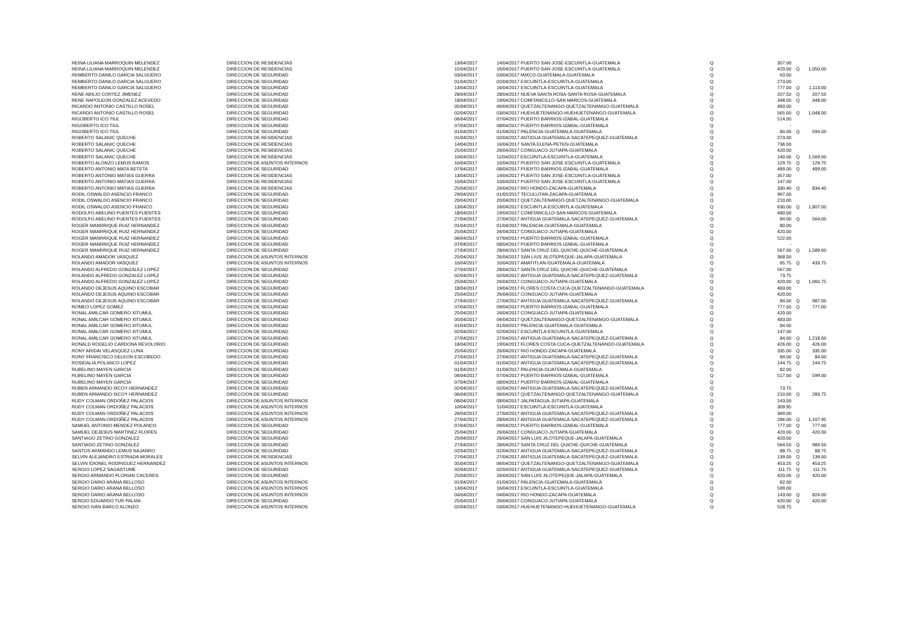| REINA LILIANA MARROQUIN MELENDEZ | DIRECCION DE RESIDENCIAS | 13/04/2017 | 14/04/2017 PUERTO SAN JOSE-ESCUINTLA-GUATEMALA | Q | 357.00 | | |
| REINA LILIANA MARROQUIN MELENDEZ | DIRECCION DE RESIDENCIAS | 15/04/2017 | 16/04/2017 PUERTO SAN JOSE-ESCUINTLA-GUATEMALA | Q | 420.00 | Q | 1,050.00 |
| REMBERTO DANILO GARCIA SALGUERO | DIRECCION DE SEGURIDAD | 03/04/2017 | 03/04/2017 MIXCO-GUATEMALA-GUATEMALA | Q | 63.00 | | |
| REMBERTO DANILO GARCIA SALGUERO | DIRECCION DE SEGURIDAD | 01/04/2017 | 02/04/2017 ESCUINTLA-ESCUINTLA-GUATEMALA | Q | 273.00 | | |
| REMBERTO DANILO GARCIA SALGUERO | DIRECCION DE SEGURIDAD | 13/04/2017 | 16/04/2017 ESCUINTLA-ESCUINTLA-GUATEMALA | Q | 777.00 | Q | 1,113.00 |
| RENE ABILIO CORTEZ JIMENEZ | DIRECCION DE SEGURIDAD | 28/04/2017 | 28/04/2017 NUEVA SANTA ROSA-SANTA ROSA-GUATEMALA | Q | 207.50 | Q | 207.50 |
| RENE NAPOLEON GONZALEZ ACEVEDO | DIRECCION DE SEGURIDAD | 18/04/2017 | 19/04/2017 COMITANCILLO-SAN MARCOS-GUATEMALA | Q | 348.00 | Q | 348.00 |
| RICARDO ANTONIO CASTILLO ROSEL | DIRECCION DE SEGURIDAD | 05/04/2017 | 06/04/2017 QUETZALTENANGO-QUETZALTENANGO-GUATEMALA | Q | 483.00 | | |
| RICARDO ANTONIO CASTILLO ROSEL | DIRECCION DE SEGURIDAD | 02/04/2017 | 03/04/2017 HUEHUETENANGO-HUEHUETENANGO-GUATEMALA | Q | 565.00 | Q | 1,048.00 |
| RIGOBERTO ICO TIUL | DIRECCION DE SEGURIDAD | 06/04/2017 | 07/04/2017 PUERTO BARRIOS-IZABAL-GUATEMALA | Q | 514.00 | | |
| RIGOBERTO ICO TIUL | DIRECCION DE SEGURIDAD | 07/04/2017 | 08/04/2017 PUERTO BARRIOS-IZABAL-GUATEMALA | Q | - | | |
| RIGOBERTO ICO TIUL | DIRECCION DE SEGURIDAD | 01/04/2017 | 01/04/2017 PALENCIA-GUATEMALA-GUATEMALA | Q | 80.00 | Q | 594.00 |
| ROBERTO SALANIC QUECHE | DIRECCION DE RESIDENCIAS | 01/04/2017 | 02/04/2017 ANTIGUA GUATEMALA-SACATEPEQUEZ-GUATEMALA | Q | 273.00 | | |
| ROBERTO SALANIC QUECHE | DIRECCION DE RESIDENCIAS | 14/04/2017 | 16/04/2017 SANTA ELENA-PETEN-GUATEMALA | Q | 736.00 | | |
| ROBERTO SALANIC QUECHE | DIRECCION DE RESIDENCIAS | 25/04/2017 | 26/04/2017 CONGUACO-JUTIAPA-GUATEMALA | Q | 420.00 | | |
| ROBERTO SALANIC QUECHE | DIRECCION DE RESIDENCIAS | 10/04/2017 | 11/04/2017 ESCUINTLA-ESCUINTLA-GUATEMALA | Q | 140.00 | Q | 1,569.00 |
| ROBERTO ALONZO LEMUS RAMOS | DIRECCION DE ASUNTOS INTERNOS | 10/04/2017 | 10/04/2017 PUERTO SAN JOSE-ESCUINTLA-GUATEMALA | Q | 129.75 | Q | 129.75 |
| ROBERTO ANTONIO MATA BETETA | DIRECCION DE SEGURIDAD | 07/04/2017 | 08/04/2017 PUERTO BARRIOS-IZABAL-GUATEMALA | Q | 489.00 | Q | 489.00 |
| ROBERTO ANTONIO MATIAS GUERRA | DIRECCION DE RESIDENCIAS | 13/04/2017 | 14/04/2017 PUERTO SAN JOSE-ESCUINTLA-GUATEMALA | Q | 357.00 | | |
| ROBERTO ANTONIO MATIAS GUERRA | DIRECCION DE RESIDENCIAS | 10/04/2017 | 10/04/2017 PUERTO SAN JOSE-ESCUINTLA-GUATEMALA | Q | 147.00 | | |
| ROBERTO ANTONIO MATIAS GUERRA | DIRECCION DE RESIDENCIAS | 25/04/2017 | 26/04/2017 RIO HONDO-ZACAPA-GUATEMALA | Q | 330.40 | Q | 834.40 |
| RODIL OSWALDO ASENCIO FRANCO | DIRECCION DE SEGURIDAD | 29/04/2017 | 01/05/2017 TECULUTAN-ZACAPA-GUATEMALA | Q | 967.00 | | |
| RODIL OSWALDO ASENCIO FRANCO | DIRECCION DE SEGURIDAD | 20/04/2017 | 20/04/2017 QUETZALTENANGO-QUETZALTENANGO-GUATEMALA | Q | 210.00 | | |
| RODIL OSWALDO ASENCIO FRANCO | DIRECCION DE SEGURIDAD | 13/04/2017 | 16/04/2017 ESCUINTLA-ESCUINTLA-GUATEMALA | Q | 630.00 | Q | 1,807.00 |
| RODOLFO ABELINO FUENTES FUENTES | DIRECCION DE SEGURIDAD | 18/04/2017 | 19/04/2017 COMITANCILLO-SAN MARCOS-GUATEMALA | Q | 480.00 | | |
| RODOLFO ABELINO FUENTES FUENTES | DIRECCION DE SEGURIDAD | 27/04/2017 | 27/04/2017 ANTIGUA GUATEMALA-SACATEPEQUEZ-GUATEMALA | Q | 84.00 | Q | 564.00 |
| ROGER MANRRIQUE RUIZ HERNANDEZ | DIRECCION DE SEGURIDAD | 01/04/2017 | 01/04/2017 PALENCIA-GUATEMALA-GUATEMALA | Q | 80.00 | | |
| ROGER MANRRIQUE RUIZ HERNANDEZ | DIRECCION DE SEGURIDAD | 25/04/2017 | 26/04/2017 CONGUACO-JUTIAPA-GUATEMALA | Q | 420.00 | | |
| ROGER MANRRIQUE RUIZ HERNANDEZ | DIRECCION DE SEGURIDAD | 06/04/2017 | 07/04/2017 PUERTO BARRIOS-IZABAL-GUATEMALA | Q | 522.00 | | |
| ROGER MANRRIQUE RUIZ HERNANDEZ | DIRECCION DE SEGURIDAD | 07/04/2017 | 08/04/2017 PUERTO BARRIOS-IZABAL-GUATEMALA | Q | - | | |
| ROGER MANRRIQUE RUIZ HERNANDEZ | DIRECCION DE SEGURIDAD | 27/04/2017 | 28/04/2017 SANTA CRUZ DEL QUICHE-QUICHE-GUATEMALA | Q | 567.00 | Q | 1,589.00 |
| ROLANDO AMADOR VASQUEZ | DIRECCION DE ASUNTOS INTERNOS | 25/04/2017 | 26/04/2017 SAN LIUS JILOTEPEQUE-JALAPA-GUATEMALA | Q | 368.00 | | |
| ROLANDO AMADOR VASQUEZ | DIRECCION DE ASUNTOS INTERNOS | 10/04/2017 | 10/04/2017 AMATITLAN-GUATEMALA-GUATEMALA | Q | 65.75 | Q | 433.75 |
| ROLANDO ALFREDO GONZALEZ LOPEZ | DIRECCION DE SEGURIDAD | 27/04/2017 | 28/04/2017 SANTA CRUZ DEL QUICHE-QUICHE-GUATEMALA | Q | 567.00 | | |
| ROLANDO ALFREDO GONZALEZ LOPEZ | DIRECCION DE SEGURIDAD | 02/04/2017 | 02/04/2017 ANTIGUA GUATEMALA-SACATEPEQUEZ-GUATEMALA | Q | 73.75 | | |
| ROLANDO ALFREDO GONZALEZ LOPEZ | DIRECCION DE SEGURIDAD | 25/04/2017 | 26/04/2017 CONGUACO-JUTIAPA-GUATEMALA | Q | 420.00 | Q | 1,060.75 |
| ROLANDO DEJESUS AQUINO ESCOBAR | DIRECCION DE SEGURIDAD | 18/04/2017 | 19/04/2017 FLORES COSTA CUCA-QUETZALTENANGO-GUATEMALA | Q | 483.00 | | |
| ROLANDO DEJESUS AQUINO ESCOBAR | DIRECCION DE SEGURIDAD | 25/04/2017 | 26/04/2017 CONGUACO-JUTIAPA-GUATEMALA | Q | 420.00 | | |
| ROLANDO DEJESUS AQUINO ESCOBAR | DIRECCION DE SEGURIDAD | 27/04/2017 | 27/04/2017 ANTIGUA GUATEMALA-SACATEPEQUEZ-GUATEMALA | Q | 84.00 | Q | 987.00 |
| ROMEO LOPEZ GOMEZ | DIRECCION DE SEGURIDAD | 07/04/2017 | 09/04/2017 PUERTO BARRIOS-IZABAL-GUATEMALA | Q | 777.00 | Q | 777.00 |
| RONAL AMILCAR GOMERO XITUMUL | DIRECCION DE SEGURIDAD | 25/04/2017 | 26/04/2017 CONGUACO-JUTIAPA-GUATEMALA | Q | 420.00 | | |
| RONAL AMILCAR GOMERO XITUMUL | DIRECCION DE SEGURIDAD | 05/04/2017 | 06/04/2017 QUETZALTENANGO-QUETZALTENANGO-GUATEMALA | Q | 483.00 | | |
| RONAL AMILCAR GOMERO XITUMUL | DIRECCION DE SEGURIDAD | 01/04/2017 | 01/04/2017 PALENCIA-GUATEMALA-GUATEMALA | Q | 84.00 | | |
| RONAL AMILCAR GOMERO XITUMUL | DIRECCION DE SEGURIDAD | 02/04/2017 | 02/04/2017 ESCUINTLA-ESCUINTLA-GUATEMALA | Q | 147.00 | | |
| RONAL AMILCAR GOMERO XITUMUL | DIRECCION DE SEGURIDAD | 27/04/2017 | 27/04/2017 ANTIGUA GUATEMALA-SACATEPEQUEZ-GUATEMALA | Q | 84.00 | Q | 1,218.00 |
| RONALD ROGELIO CARDONA REVOLORIO | DIRECCION DE SEGURIDAD | 18/04/2017 | 19/04/2017 FLORES COSTA CUCA-QUETZALTENANGO-GUATEMALA | Q | 426.00 | Q | 426.00 |
| RONY ARIDAI VELASQUEZ LUNA | DIRECCION DE SEGURIDAD | 25/04/2017 | 26/04/2017 RIO HONDO-ZACAPA-GUATEMALA | Q | 335.00 | Q | 335.00 |
| RONY FRANCISCO DELEON ESCOBEDO | DIRECCION DE SEGURIDAD | 27/04/2017 | 27/04/2017 ANTIGUA GUATEMALA-SACATEPEQUEZ-GUATEMALA | Q | 84.00 | Q | 84.00 |
| ROSIDALIA POLANCO LOPEZ | DIRECCION DE SEGURIDAD | 01/04/2017 | 01/04/2017 ANTIGUA GUATEMALA-SACATEPEQUEZ-GUATEMALA | Q | 144.75 | Q | 144.75 |
| RUBELINO MAYEN GARCIA | DIRECCION DE SEGURIDAD | 01/04/2017 | 01/04/2017 PALENCIA-GUATEMALA-GUATEMALA | Q | 82.00 | | |
| RUBELINO MAYEN GARCIA | DIRECCION DE SEGURIDAD | 06/04/2017 | 07/04/2017 PUERTO BARRIOS-IZABAL-GUATEMALA | Q | 517.00 | Q | 599.00 |
| RUBELINO MAYEN GARCIA | DIRECCION DE SEGURIDAD | 07/04/2017 | 08/04/2017 PUERTO BARRIOS-IZABAL-GUATEMALA | Q | - | | |
| RUBEN ARMANDO IXCOY HERNANDEZ | DIRECCION DE SEGURIDAD | 02/04/2017 | 02/04/2017 ANTIGUA GUATEMALA-SACATEPEQUEZ-GUATEMALA | Q | 73.75 | | |
| RUBEN ARMANDO IXCOY HERNANDEZ | DIRECCION DE SEGURIDAD | 06/04/2017 | 06/04/2017 QUETZALTENANGO-QUETZALTENANGO-GUATEMALA | Q | 210.00 | Q | 283.75 |
| RUDY COLMAN ORDOÑEZ PALACIOS | DIRECCION DE ASUNTOS INTERNOS | 08/04/2017 | 08/04/2017 JALPATAGUA-JUTIAPA-GUATEMALA | Q | 143.00 | | |
| RUDY COLMAN ORDOÑEZ PALACIOS | DIRECCION DE ASUNTOS INTERNOS | 10/04/2017 | 11/04/2017 ESCUINTLA-ESCUINTLA-GUATEMALA | Q | 309.95 | | |
| RUDY COLMAN ORDOÑEZ PALACIOS | DIRECCION DE ASUNTOS INTERNOS | 26/04/2017 | 27/04/2017 ANTIGUA GUATEMALA-SACATEPEQUEZ-GUATEMALA | Q | 369.00 | | |
| RUDY COLMAN ORDOÑEZ PALACIOS | DIRECCION DE ASUNTOS INTERNOS | 27/04/2017 | 28/04/2017 ANTIGUA GUATEMALA-SACATEPEQUEZ-GUATEMALA | Q | 286.00 | Q | 1,107.95 |
| SAMUEL ANTONIO MENDEZ POLANCO | DIRECCION DE SEGURIDAD | 07/04/2017 | 09/04/2017 PUERTO BARRIOS-IZABAL-GUATEMALA | Q | 777.00 | Q | 777.00 |
| SAMUEL DEJESUS MARTINEZ FLORES | DIRECCION DE SEGURIDAD | 25/04/2017 | 26/04/2017 CONGUACO-JUTIAPA-GUATEMALA | Q | 420.00 | Q | 420.00 |
| SANTIAGO ZETINO GONZALEZ | DIRECCION DE SEGURIDAD | 25/04/2017 | 26/04/2017 SAN LUIS JILOTEPEQUE-JALAPA-GUATEMALA | Q | 420.00 | | |
| SANTIAGO ZETINO GONZALEZ | DIRECCION DE SEGURIDAD | 27/04/2017 | 28/04/2017 SANTA CRUZ DEL QUICHE-QUICHE-GUATEMALA | Q | 564.50 | Q | 984.50 |
| SANTOS ARMANDO LEMUS NAJARRO | DIRECCION DE SEGURIDAD | 02/04/2017 | 02/04/2017 ANTIGUA GUATEMALA-SACATEPEQUEZ-GUATEMALA | Q | 88.75 | Q | 88.75 |
| SELVIN ALEJANDRO ESTRADA MORALES | DIRECCION DE RESIDENCIAS | 27/04/2017 | 27/04/2017 ANTIGUA GUATEMALA-SACATEPEQUEZ-GUATEMALA | Q | 139.00 | Q | 139.00 |
| SELVIN IDIONEL RODRIGUEZ HERNANDEZ | DIRECCION DE ASUNTOS INTERNOS | 05/04/2017 | 06/04/2017 QUETZALTENANGO-QUETZALTENANGO-GUATEMALA | Q | 453.25 | Q | 453.25 |
| SERGIO LOPEZ SAGASTUME | DIRECCION DE SEGURIDAD | 02/04/2017 | 02/04/2017 ANTIGUA GUATEMALA-SACATEPEQUEZ-GUATEMALA | Q | 111.75 | Q | 111.75 |
| SERGIO ARMANDO FLORIAN CACERES | DIRECCION DE SEGURIDAD | 25/04/2017 | 26/04/2017 SAN LUIS JILOTEPEQUE-JALAPA-GUATEMALA | Q | 420.00 | Q | 420.00 |
| SERGIO DARIO ARANA BELLOSO | DIRECCION DE ASUNTOS INTERNOS | 01/04/2017 | 01/04/2017 PALENCIA-GUATEMALA-GUATEMALA | Q | 82.00 | | |
| SERGIO DARIO ARANA BELLOSO | DIRECCION DE ASUNTOS INTERNOS | 13/04/2017 | 16/04/2017 ESCUINTLA-ESCUINTLA-GUATEMALA | Q | 599.00 | | |
| SERGIO DARIO ARANA BELLOSO | DIRECCION DE ASUNTOS INTERNOS | 04/04/2017 | 04/04/2017 RIO HONDO-ZACAPA-GUATEMALA | Q | 143.00 | Q | 824.00 |
| SERGIO EDUARDO TUR PALMA | DIRECCION DE SEGURIDAD | 25/04/2017 | 26/04/2017 CONGUACO-JUTIAPA-GUATEMALA | Q | 420.00 | Q | 420.00 |
| SERGIO IVAN BARCO ALONZO | DIRECCION DE ASUNTOS INTERNOS | 02/04/2017 | 03/04/2017 HUEHUETENANGO-HUEHUETENANGO-GUATEMALA | Q | 528.75 | | |